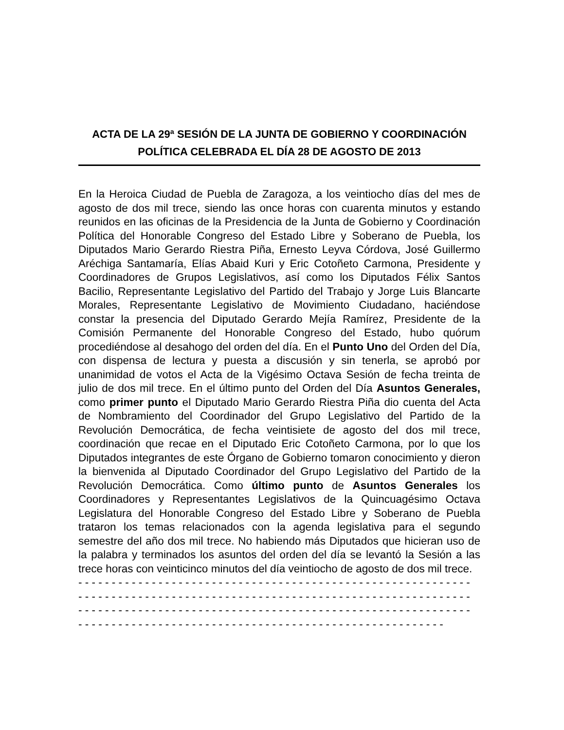ACTA DE LA 29ª SESIÓN DE LA JUNTA DE GOBIERNO Y COORDINACIÓN POLÍTICA CELEBRADA EL DÍA 28 DE AGOSTO DE 2013
En la Heroica Ciudad de Puebla de Zaragoza, a los veintiocho días del mes de agosto de dos mil trece, siendo las once horas con cuarenta minutos y estando reunidos en las oficinas de la Presidencia de la Junta de Gobierno y Coordinación Política del Honorable Congreso del Estado Libre y Soberano de Puebla, los Diputados Mario Gerardo Riestra Piña, Ernesto Leyva Córdova, José Guillermo Aréchiga Santamaría, Elías Abaid Kuri y Eric Cotoñeto Carmona, Presidente y Coordinadores de Grupos Legislativos, así como los Diputados Félix Santos Bacilio, Representante Legislativo del Partido del Trabajo y Jorge Luis Blancarte Morales, Representante Legislativo de Movimiento Ciudadano, haciéndose constar la presencia del Diputado Gerardo Mejía Ramírez, Presidente de la Comisión Permanente del Honorable Congreso del Estado, hubo quórum procediéndose al desahogo del orden del día. En el Punto Uno del Orden del Día, con dispensa de lectura y puesta a discusión y sin tenerla, se aprobó por unanimidad de votos el Acta de la Vigésimo Octava Sesión de fecha treinta de julio de dos mil trece. En el último punto del Orden del Día Asuntos Generales, como primer punto el Diputado Mario Gerardo Riestra Piña dio cuenta del Acta de Nombramiento del Coordinador del Grupo Legislativo del Partido de la Revolución Democrática, de fecha veintisiete de agosto del dos mil trece, coordinación que recae en el Diputado Eric Cotoñeto Carmona, por lo que los Diputados integrantes de este Órgano de Gobierno tomaron conocimiento y dieron la bienvenida al Diputado Coordinador del Grupo Legislativo del Partido de la Revolución Democrática. Como último punto de Asuntos Generales los Coordinadores y Representantes Legislativos de la Quincuagésimo Octava Legislatura del Honorable Congreso del Estado Libre y Soberano de Puebla trataron los temas relacionados con la agenda legislativa para el segundo semestre del año dos mil trece. No habiendo más Diputados que hicieran uso de la palabra y terminados los asuntos del orden del día se levantó la Sesión a las trece horas con veinticinco minutos del día veintiocho de agosto de dos mil trece.
- - - - - - - - - - - - - - - - - - - - - - - - - - - - - - - - - - - - - - - - - - - - - - - - - - - - - - - - - - -
- - - - - - - - - - - - - - - - - - - - - - - - - - - - - - - - - - - - - - - - - - - - - - - - - - - - - - - - - - -
- - - - - - - - - - - - - - - - - - - - - - - - - - - - - - - - - - - - - - - - - - - - - - - - - - - - - - - - - - -
- - - - - - - - - - - - - - - - - - - - - - - - - - - - - - - - - - - - - - - - - - - - - - - - - - - - - - -